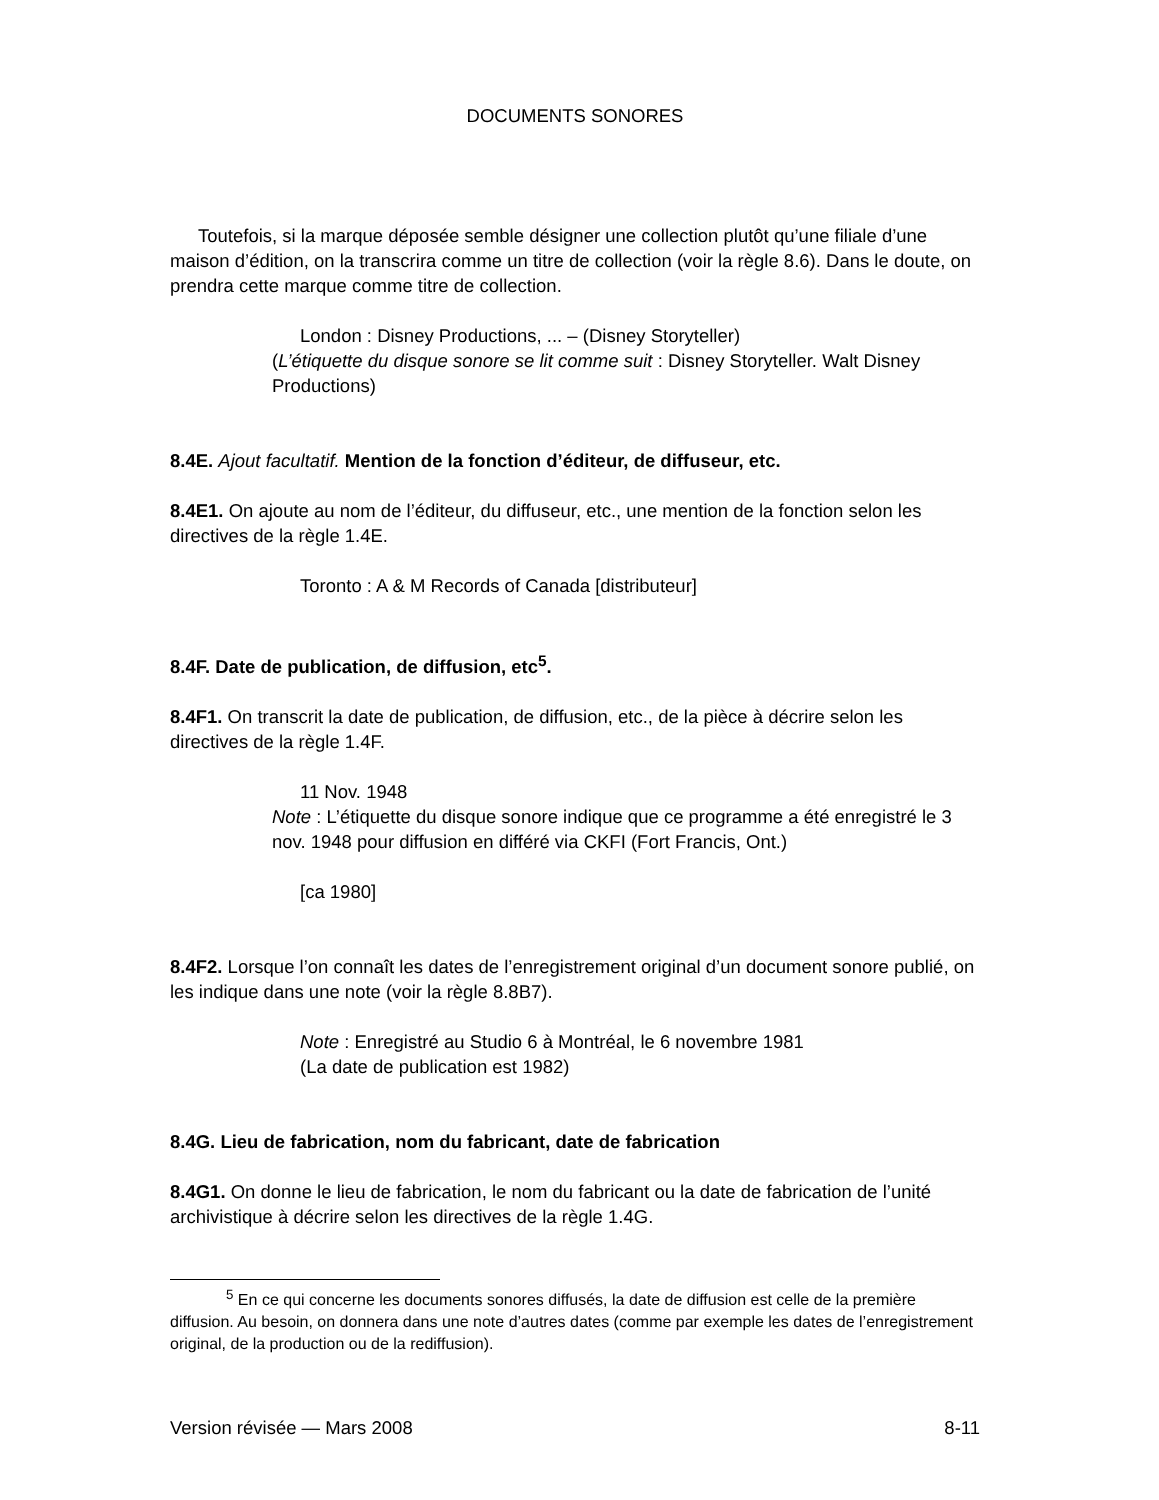DOCUMENTS SONORES
Toutefois, si la marque déposée semble désigner une collection plutôt qu’une filiale d’une maison d’édition, on la transcrira comme un titre de collection (voir la règle 8.6). Dans le doute, on prendra cette marque comme titre de collection.
London : Disney Productions, ... – (Disney Storyteller)
(L’étiquette du disque sonore se lit comme suit : Disney Storyteller. Walt Disney Productions)
8.4E. Ajout facultatif. Mention de la fonction d’éditeur, de diffuseur, etc.
8.4E1. On ajoute au nom de l’éditeur, du diffuseur, etc., une mention de la fonction selon les directives de la règle 1.4E.
Toronto : A & M Records of Canada [distributeur]
8.4F. Date de publication, de diffusion, etc<sup>5</sup>.
8.4F1. On transcrit la date de publication, de diffusion, etc., de la pièce à décrire selon les directives de la règle 1.4F.
11 Nov. 1948
Note : L’étiquette du disque sonore indique que ce programme a été enregistré le 3 nov. 1948 pour diffusion en différé via CKFI (Fort Francis, Ont.)
[ca 1980]
8.4F2. Lorsque l’on connaît les dates de l’enregistrement original d’un document sonore publié, on les indique dans une note (voir la règle 8.8B7).
Note : Enregistré au Studio 6 à Montréal, le 6 novembre 1981
(La date de publication est 1982)
8.4G. Lieu de fabrication, nom du fabricant, date de fabrication
8.4G1. On donne le lieu de fabrication, le nom du fabricant ou la date de fabrication de l’unité archivistique à décrire selon les directives de la règle 1.4G.
<sup>5</sup> En ce qui concerne les documents sonores diffusés, la date de diffusion est celle de la première diffusion. Au besoin, on donnera dans une note d’autres dates (comme par exemple les dates de l’enregistrement original, de la production ou de la rediffusion).
Version révisée — Mars 2008 8-11